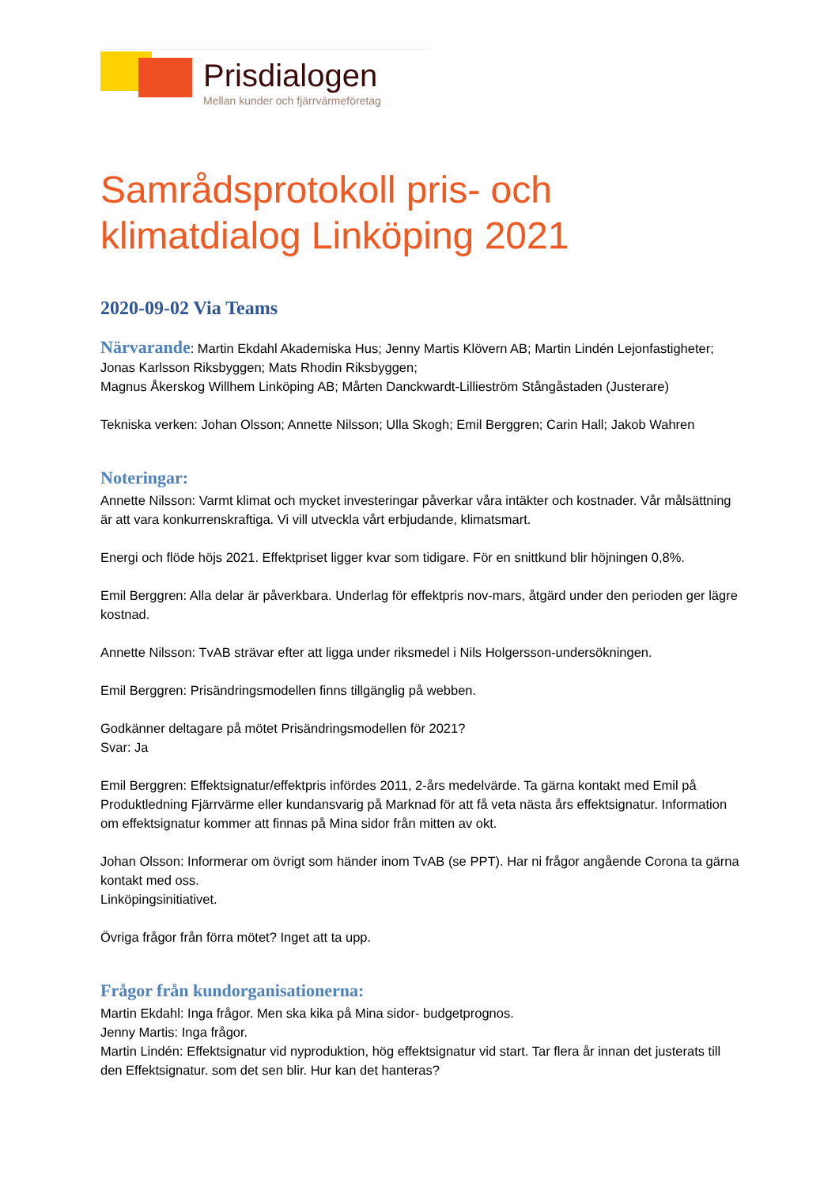Prisdialogen
Mellan kunder och fjärrvärmeföretag
Samrådsprotokoll pris- och klimatdialog Linköping 2021
2020-09-02 Via Teams
Närvarande: Martin Ekdahl Akademiska Hus; Jenny Martis Klövern AB; Martin Lindén Lejonfastigheter; Jonas Karlsson Riksbyggen; Mats Rhodin Riksbyggen;
Magnus Åkerskog Willhem Linköping AB; Mårten Danckwardt-Lillieström Stångåstaden (Justerare)
Tekniska verken: Johan Olsson; Annette Nilsson; Ulla Skogh; Emil Berggren; Carin Hall; Jakob Wahren
Noteringar:
Annette Nilsson: Varmt klimat och mycket investeringar påverkar våra intäkter och kostnader. Vår målsättning är att vara konkurrenskraftiga. Vi vill utveckla vårt erbjudande, klimatsmart.
Energi och flöde höjs 2021. Effektpriset ligger kvar som tidigare. För en snittkund blir höjningen 0,8%.
Emil Berggren: Alla delar är påverkbara. Underlag för effektpris nov-mars, åtgärd under den perioden ger lägre kostnad.
Annette Nilsson: TvAB strävar efter att ligga under riksmedel i Nils Holgersson-undersökningen.
Emil Berggren: Prisändringsmodellen finns tillgänglig på webben.
Godkänner deltagare på mötet Prisändringsmodellen för 2021?
Svar: Ja
Emil Berggren: Effektsignatur/effektpris infördes 2011, 2-års medelvärde. Ta gärna kontakt med Emil på Produktledning Fjärrvärme eller kundansvarig på Marknad för att få veta nästa års effektsignatur. Information om effektsignatur kommer att finnas på Mina sidor från mitten av okt.
Johan Olsson: Informerar om övrigt som händer inom TvAB (se PPT). Har ni frågor angående Corona ta gärna kontakt med oss.
Linköpingsinitiativet.
Övriga frågor från förra mötet? Inget att ta upp.
Frågor från kundorganisationerna:
Martin Ekdahl: Inga frågor. Men ska kika på Mina sidor- budgetprognos.
Jenny Martis: Inga frågor.
Martin Lindén: Effektsignatur vid nyproduktion, hög effektsignatur vid start. Tar flera år innan det justerats till den Effektsignatur. som det sen blir. Hur kan det hanteras?